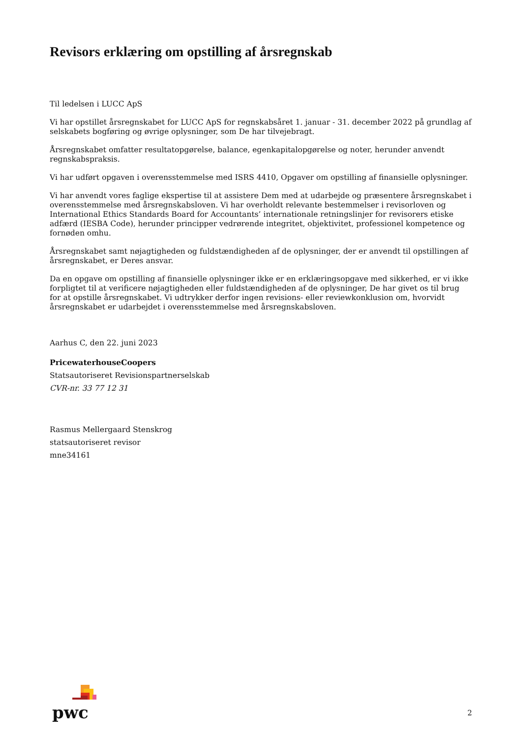Revisors erklæring om opstilling af årsregnskab
Til ledelsen i LUCC ApS
Vi har opstillet årsregnskabet for LUCC ApS for regnskabsåret 1. januar - 31. december 2022 på grundlag af selskabets bogføring og øvrige oplysninger, som De har tilvejebragt.
Årsregnskabet omfatter resultatopgørelse, balance, egenkapitalopgørelse og noter, herunder anvendt regnskabspraksis.
Vi har udført opgaven i overensstemmelse med ISRS 4410, Opgaver om opstilling af finansielle oplysninger.
Vi har anvendt vores faglige ekspertise til at assistere Dem med at udarbejde og præsentere årsregnskabet i overensstemmelse med årsregnskabsloven. Vi har overholdt relevante bestemmelser i revisorloven og International Ethics Standards Board for Accountants’ internationale retningslinjer for revisorers etiske adfærd (IESBA Code), herunder principper vedrørende integritet, objektivitet, professionel kompetence og fornøden omhu.
Årsregnskabet samt nøjagtigheden og fuldstændigheden af de oplysninger, der er anvendt til opstillingen af årsregnskabet, er Deres ansvar.
Da en opgave om opstilling af finansielle oplysninger ikke er en erklæringsopgave med sikkerhed, er vi ikke forpligtet til at verificere nøjagtigheden eller fuldstændigheden af de oplysninger, De har givet os til brug for at opstille årsregnskabet. Vi udtrykker derfor ingen revisions- eller reviewkonklusion om, hvorvidt årsregnskabet er udarbejdet i overensstemmelse med årsregnskabsloven.
Aarhus C, den 22. juni 2023
PricewaterhouseCoopers
Statsautoriseret Revisionspartnerselskab
CVR-nr. 33 77 12 31
Rasmus Mellergaard Stenskrog
statsautoriseret revisor
mne34161
pwc
2